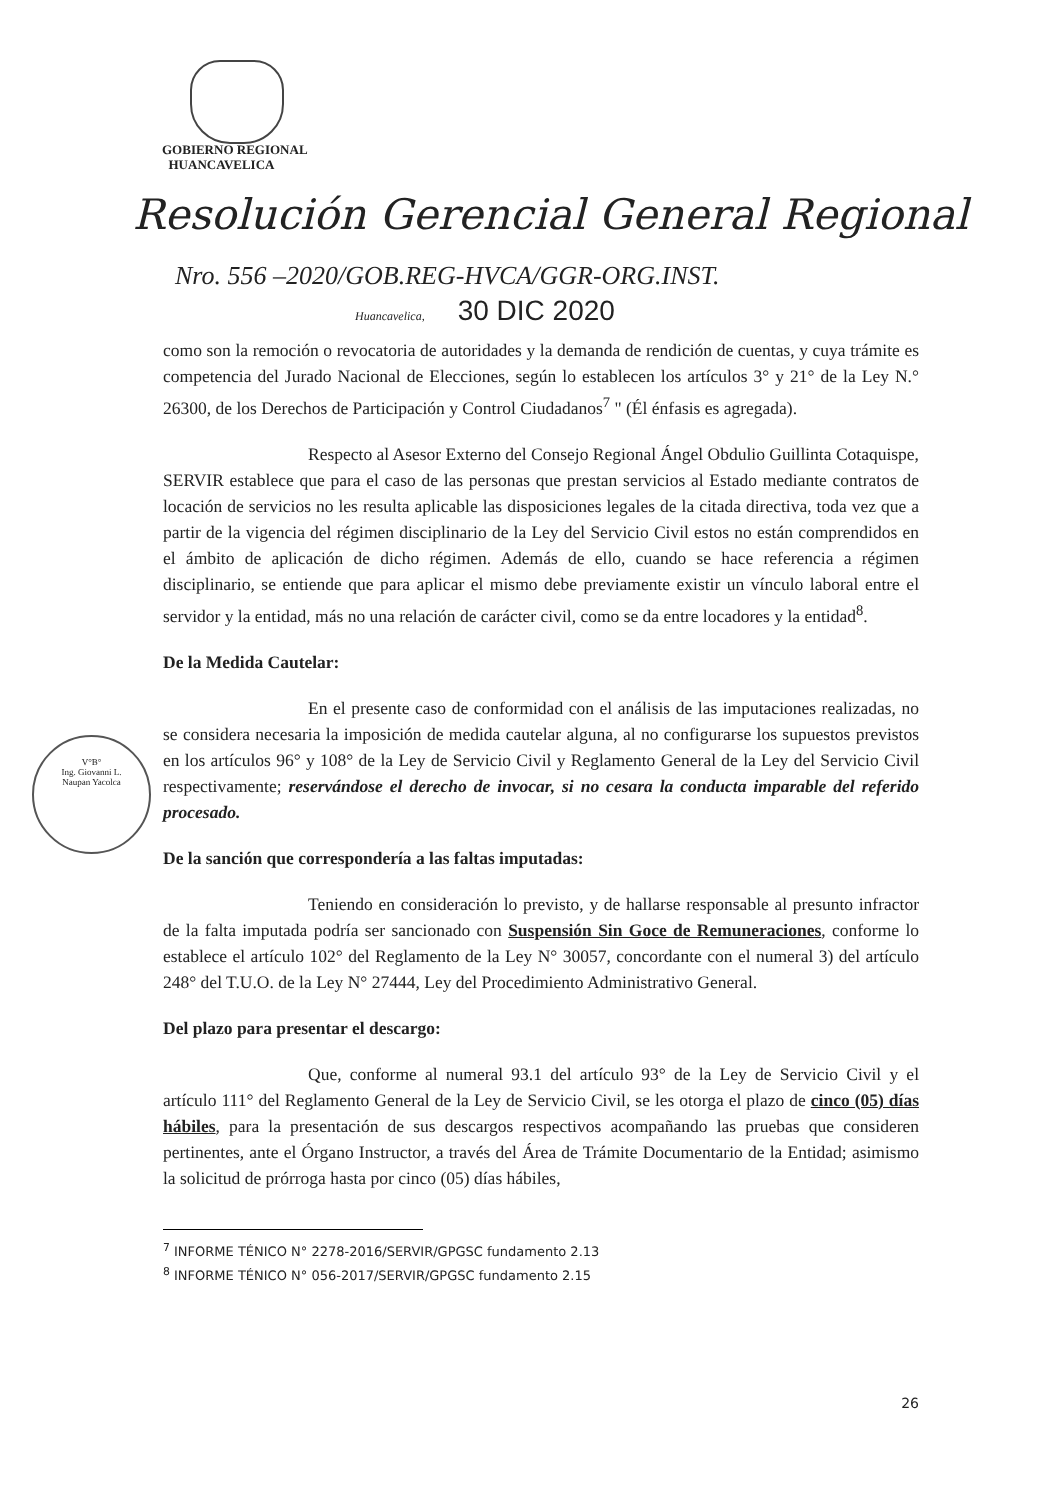GOBIERNO REGIONAL
HUANCAVELICA
Resolución Gerencial General Regional
Nro. 556 –2020/GOB.REG-HVCA/GGR-ORG.INST.
Huancavelica, 30 DIC 2020
V°B°
Ing. Giovanni L.
Naupan Yacolca
como son la remoción o revocatoria de autoridades y la demanda de rendición de cuentas, y cuya trámite es competencia del Jurado Nacional de Elecciones, según lo establecen los artículos 3° y 21° de la Ley N.° 26300, de los Derechos de Participación y Control Ciudadanos<sup>7</sup> " (Él énfasis es agregada).
Respecto al Asesor Externo del Consejo Regional Ángel Obdulio Guillinta Cotaquispe, SERVIR establece que para el caso de las personas que prestan servicios al Estado mediante contratos de locación de servicios no les resulta aplicable las disposiciones legales de la citada directiva, toda vez que a partir de la vigencia del régimen disciplinario de la Ley del Servicio Civil estos no están comprendidos en el ámbito de aplicación de dicho régimen. Además de ello, cuando se hace referencia a régimen disciplinario, se entiende que para aplicar el mismo debe previamente existir un vínculo laboral entre el servidor y la entidad, más no una relación de carácter civil, como se da entre locadores y la entidad<sup>8</sup>.
De la Medida Cautelar:
En el presente caso de conformidad con el análisis de las imputaciones realizadas, no se considera necesaria la imposición de medida cautelar alguna, al no configurarse los supuestos previstos en los artículos 96° y 108° de la Ley de Servicio Civil y Reglamento General de la Ley del Servicio Civil respectivamente; reservándose el derecho de invocar, si no cesara la conducta imparable del referido procesado.
De la sanción que correspondería a las faltas imputadas:
Teniendo en consideración lo previsto, y de hallarse responsable al presunto infractor de la falta imputada podría ser sancionado con Suspensión Sin Goce de Remuneraciones, conforme lo establece el artículo 102° del Reglamento de la Ley N° 30057, concordante con el numeral 3) del artículo 248° del T.U.O. de la Ley N° 27444, Ley del Procedimiento Administrativo General.
Del plazo para presentar el descargo:
Que, conforme al numeral 93.1 del artículo 93° de la Ley de Servicio Civil y el artículo 111° del Reglamento General de la Ley de Servicio Civil, se les otorga el plazo de cinco (05) días hábiles, para la presentación de sus descargos respectivos acompañando las pruebas que consideren pertinentes, ante el Órgano Instructor, a través del Área de Trámite Documentario de la Entidad; asimismo la solicitud de prórroga hasta por cinco (05) días hábiles,
<sup>7</sup> INFORME TÉNICO N° 2278-2016/SERVIR/GPGSC fundamento 2.13
<sup>8</sup> INFORME TÉNICO N° 056-2017/SERVIR/GPGSC fundamento 2.15
26